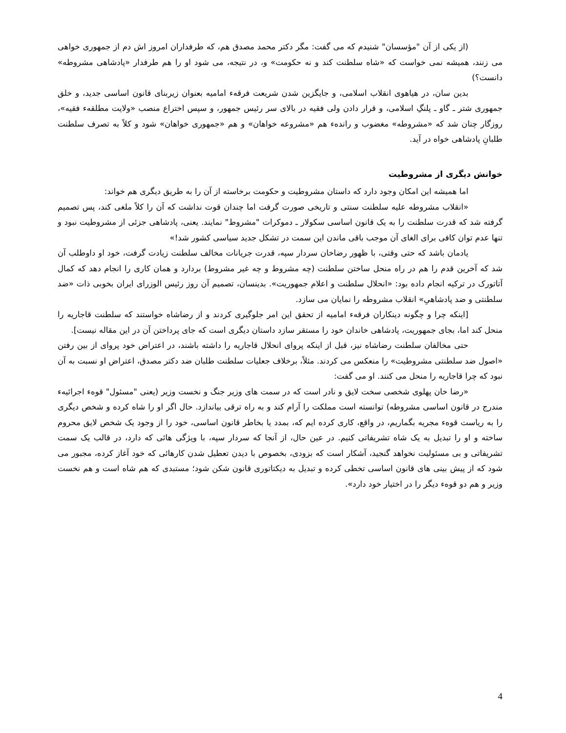(از یکی از آن "مؤسسان" شنیدم که می گفت: مگر دکتر محمد مصدق هم، که طرفداران امروز اش دم از جمهوری خواهی می زنند، همیشه نمی خواست که «شاه سلطنت کند و نه حکومت» و، در نتیجه، می شود او را هم طرفدار «پادشاهی مشروطه» دانست؟)
بدین سان، در هیاهوی انقلاب اسلامی، و جایگزین شدن شریعت فرقهء امامیه بعنوان زیربنای قانون اساسی جدید، و خلق جمهوری شتر ـ گاو ـ پلنگِ اسلامی، و قرار دادن ولی فقیه در بالای سر رئیس جمهور، و سپس اختراع منصب «ولایت مطلقهء فقیه»، روزگار چنان شد که «مشروطه» مغضوب و راندهء هم «مشروعه خواهان» و هم «جمهوری خواهان» شود و کلاً به تصرف سلطنت طلبانِ پادشاهی خواه در آید.
خوانش دیگری از مشروطیت
اما همیشه این امکان وجود دارد که داستان مشروطیت و حکومت برخاسته از آن را به طریق دیگری هم خواند:
«انقلاب مشروطه علیه سلطنت سنتی و تاریخی صورت گرفت اما چندان قوت نداشت که آن را کلاً ملغی کند، پس تصمیم گرفته شد که قدرت سلطنت را به یک قانون اساسی سکولار ـ دموکرات "مشروط" نمایند. یعنی، پادشاهی جزئی از مشروطیت نبود و تنها عدم توان کافی برای الغای آن موجب باقی ماندن این سمت در تشکل جدید سیاسی کشور شد!»
یادمان باشد که حتی وقتی، با ظهور رضاخان سردار سپه، قدرت جریانات مخالف سلطنت زیادت گرفت، خود او داوطلب آن شد که آخرین قدم را هم در راه منحل ساختن سلطنت (چه مشروط و چه غیر مشروط) بردارد و همان کاری را انجام دهد که کمال آتاتورک در ترکیه انجام داده بود: «انحلال سلطنت و اعلام جمهوریت». بدینسان، تصمیم آن روز رئیس الوزرای ایران بخوبی ذات «ضد سلطنتی و ضد پادشاهیِ» انقلاب مشروطه را نمایان می سازد.
[اینکه چرا و چگونه دینکاران فرقهء امامیه از تحقق این امر جلوگیری کردند و از رضاشاه خواستند که سلطنت قاجاریه را منحل کند اما، بجای جمهوریت، پادشاهی خاندان خود را مستقر سازد داستان دیگری است که جای پرداختن آن در این مقاله نیست].
حتی مخالفان سلطنت رضاشاه نیز، قبل از اینکه پروای انحلال قاجاریه را داشته باشند، در اعتراض خود پروای از بین رفتن «اصول ضد سلطنتی مشروطیت» را منعکس می کردند. مثلاً، برخلاف جعلیات سلطنت طلبان ضد دکتر مصدق، اعتراض او نسبت به آن نبود که چرا قاجاریه را منحل می کنند. او می گفت:
«رضا خان پهلوی شخصی سخت لایق و نادر است که در سمت های وزیر جنگ و نخست وزیر (یعنی "مسئول" قوهء اجرائیهء مندرج در قانون اساسی مشروطه) توانسته است مملکت را آرام کند و به راه ترقی بیاندازد. حال اگر او را شاه کرده و شخص دیگری را به ریاست قوهء مجریه بگماریم، در واقع، کاری کرده ایم که، بمدد یا بخاطر قانون اساسی، خود را از وجود یک شخص لایق محروم ساخته و او را تبدیل به یک شاه تشریفاتی کنیم. در عین حال، از آنجا که سردار سپه، با ویژگی هائی که دارد، در قالب یک سمت تشریفاتی و بی مسئولیت نخواهد گنجید، آشکار است که بزودی، بخصوص با دیدن تعطیل شدن کارهائی که خود آغاز کرده، مجبور می شود که از پیش بینی های قانون اساسی تخطی کرده و تبدیل به دیکتاتوری قانون شکن شود؛ مستبدی که هم شاه است و هم نخست وزیر و هم دو قوهء دیگر را در اختیار خود دارد».
4